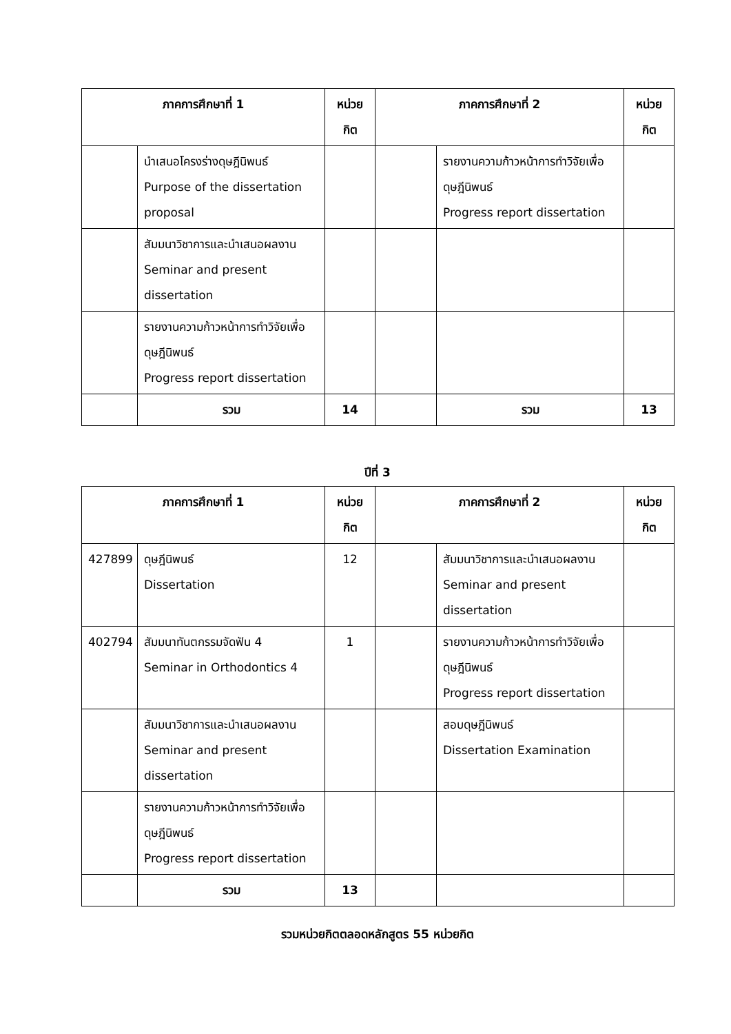| ภาคการศึกษาที่ 1 | | หน่วย กิต | ภาคการศึกษาที่ 2 | | หน่วย กิต |
| --- | --- | --- | --- | --- | --- |
| | นำเสนอโครงร่างดุษฎีนิพนธ์ Purpose of the dissertation proposal | | | รายงานความก้าวหน้าการทำวิจัยเพื่อดุษฎีนิพนธ์ Progress report dissertation | |
| | สัมมนาวิชาการและนำเสนอผลงาน Seminar and present dissertation | | | | |
| | รายงานความก้าวหน้าการทำวิจัยเพื่อดุษฎีนิพนธ์ Progress report dissertation | | | | |
| | รวม | 14 | | รวม | 13 |
ปีที่ 3
| ภาคการศึกษาที่ 1 | | หน่วย กิต | ภาคการศึกษาที่ 2 | | หน่วย กิต |
| --- | --- | --- | --- | --- | --- |
| 427899 | ดุษฎีนิพนธ์ Dissertation | 12 | | สัมมนาวิชาการและนำเสนอผลงาน Seminar and present dissertation | |
| 402794 | สัมมนาทันตกรรมจัดฟัน 4 Seminar in Orthodontics 4 | 1 | | รายงานความก้าวหน้าการทำวิจัยเพื่อดุษฎีนิพนธ์ Progress report dissertation | |
| | สัมมนาวิชาการและนำเสนอผลงาน Seminar and present dissertation | | | สอบดุษฎีนิพนธ์ Dissertation Examination | |
| | รายงานความก้าวหน้าการทำวิจัยเพื่อดุษฎีนิพนธ์ Progress report dissertation | | | | |
| | รวม | 13 | | | |
รวมหน่วยกิตตลอดหลักสูตร 55 หน่วยกิต